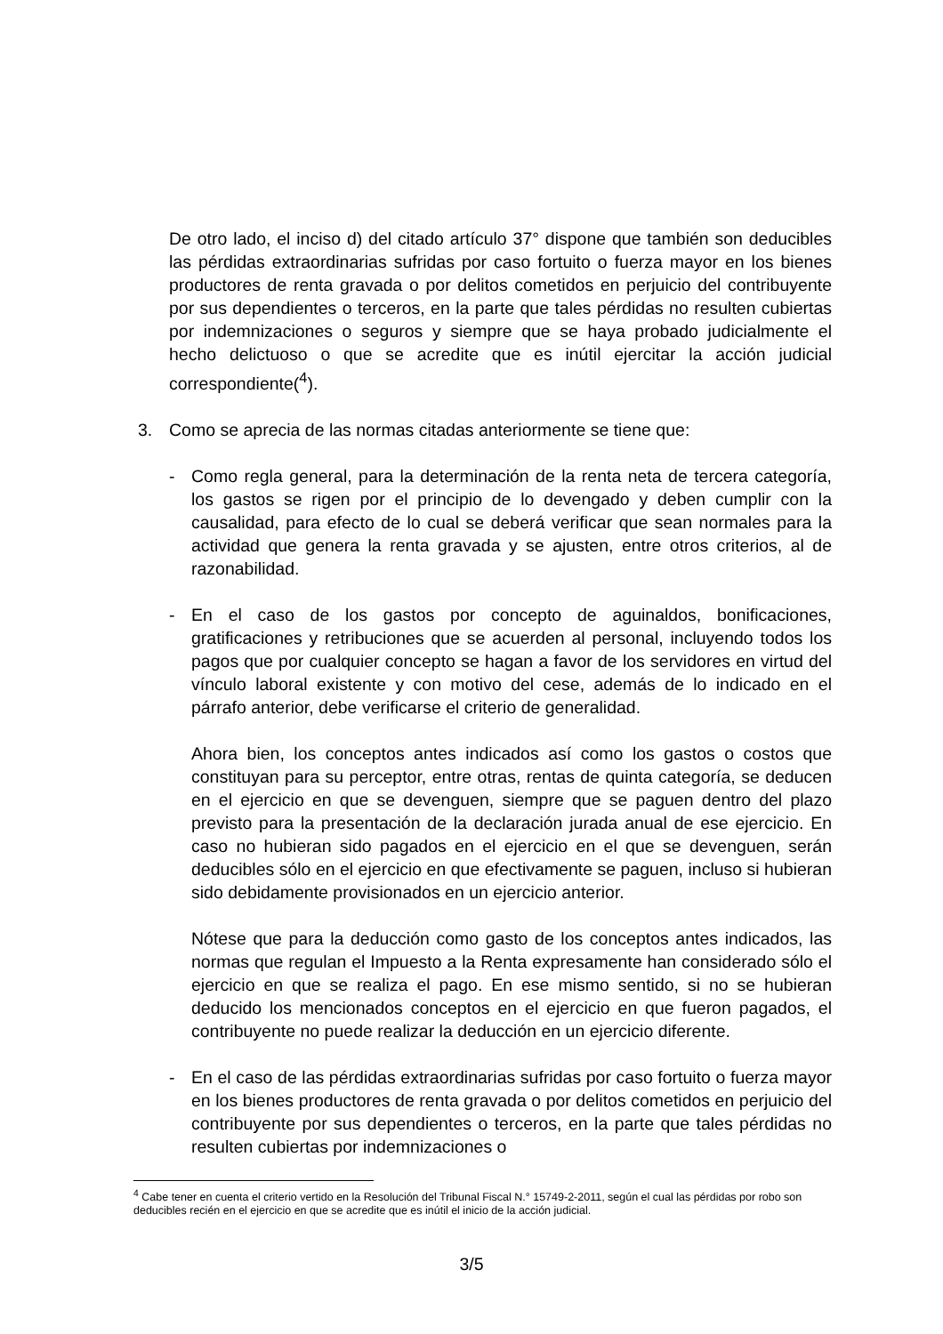De otro lado, el inciso d) del citado artículo 37° dispone que también son deducibles las pérdidas extraordinarias sufridas por caso fortuito o fuerza mayor en los bienes productores de renta gravada o por delitos cometidos en perjuicio del contribuyente por sus dependientes o terceros, en la parte que tales pérdidas no resulten cubiertas por indemnizaciones o seguros y siempre que se haya probado judicialmente el hecho delictuoso o que se acredite que es inútil ejercitar la acción judicial correspondiente(<sup>4</sup>).
3. Como se aprecia de las normas citadas anteriormente se tiene que:
- Como regla general, para la determinación de la renta neta de tercera categoría, los gastos se rigen por el principio de lo devengado y deben cumplir con la causalidad, para efecto de lo cual se deberá verificar que sean normales para la actividad que genera la renta gravada y se ajusten, entre otros criterios, al de razonabilidad.
- En el caso de los gastos por concepto de aguinaldos, bonificaciones, gratificaciones y retribuciones que se acuerden al personal, incluyendo todos los pagos que por cualquier concepto se hagan a favor de los servidores en virtud del vínculo laboral existente y con motivo del cese, además de lo indicado en el párrafo anterior, debe verificarse el criterio de generalidad.
Ahora bien, los conceptos antes indicados así como los gastos o costos que constituyan para su perceptor, entre otras, rentas de quinta categoría, se deducen en el ejercicio en que se devenguen, siempre que se paguen dentro del plazo previsto para la presentación de la declaración jurada anual de ese ejercicio. En caso no hubieran sido pagados en el ejercicio en el que se devenguen, serán deducibles sólo en el ejercicio en que efectivamente se paguen, incluso si hubieran sido debidamente provisionados en un ejercicio anterior.
Nótese que para la deducción como gasto de los conceptos antes indicados, las normas que regulan el Impuesto a la Renta expresamente han considerado sólo el ejercicio en que se realiza el pago. En ese mismo sentido, si no se hubieran deducido los mencionados conceptos en el ejercicio en que fueron pagados, el contribuyente no puede realizar la deducción en un ejercicio diferente.
- En el caso de las pérdidas extraordinarias sufridas por caso fortuito o fuerza mayor en los bienes productores de renta gravada o por delitos cometidos en perjuicio del contribuyente por sus dependientes o terceros, en la parte que tales pérdidas no resulten cubiertas por indemnizaciones o
<sup>4</sup> Cabe tener en cuenta el criterio vertido en la Resolución del Tribunal Fiscal N.° 15749-2-2011, según el cual las pérdidas por robo son deducibles recién en el ejercicio en que se acredite que es inútil el inicio de la acción judicial.
3/5